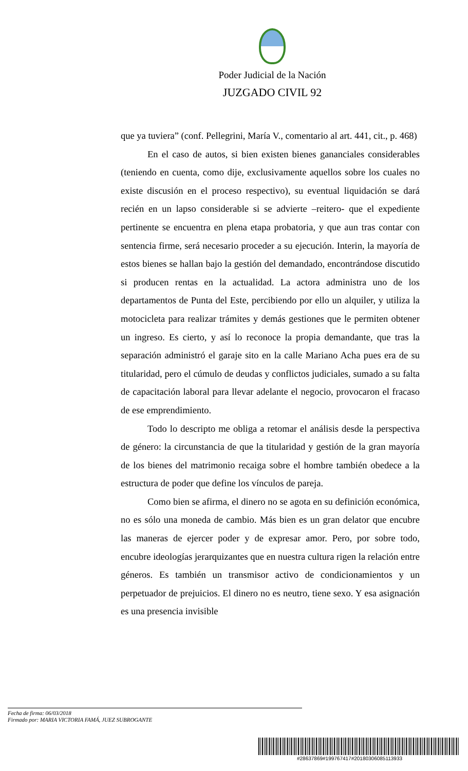Poder Judicial de la Nación
JUZGADO CIVIL 92
que ya tuviera” (conf. Pellegrini, María V., comentario al art. 441, cit., p. 468)
En el caso de autos, si bien existen bienes gananciales considerables (teniendo en cuenta, como dije, exclusivamente aquellos sobre los cuales no existe discusión en el proceso respectivo), su eventual liquidación se dará recién en un lapso considerable si se advierte –reitero- que el expediente pertinente se encuentra en plena etapa probatoria, y que aun tras contar con sentencia firme, será necesario proceder a su ejecución. Interin, la mayoría de estos bienes se hallan bajo la gestión del demandado, encontrándose discutido si producen rentas en la actualidad. La actora administra uno de los departamentos de Punta del Este, percibiendo por ello un alquiler, y utiliza la motocicleta para realizar trámites y demás gestiones que le permiten obtener un ingreso. Es cierto, y así lo reconoce la propia demandante, que tras la separación administró el garaje sito en la calle Mariano Acha pues era de su titularidad, pero el cúmulo de deudas y conflictos judiciales, sumado a su falta de capacitación laboral para llevar adelante el negocio, provocaron el fracaso de ese emprendimiento.
Todo lo descripto me obliga a retomar el análisis desde la perspectiva de género: la circunstancia de que la titularidad y gestión de la gran mayoría de los bienes del matrimonio recaiga sobre el hombre también obedece a la estructura de poder que define los vínculos de pareja.
Como bien se afirma, el dinero no se agota en su definición económica, no es sólo una moneda de cambio. Más bien es un gran delator que encubre las maneras de ejercer poder y de expresar amor. Pero, por sobre todo, encubre ideologías jerarquizantes que en nuestra cultura rigen la relación entre géneros. Es también un transmisor activo de condicionamientos y un perpetuador de prejuicios. El dinero no es neutro, tiene sexo. Y esa asignación es una presencia invisible
Fecha de firma: 06/03/2018
Firmado por: MARIA VICTORIA FAMÁ, JUEZ SUBROGANTE
#28637869#199767417#20180306085113933